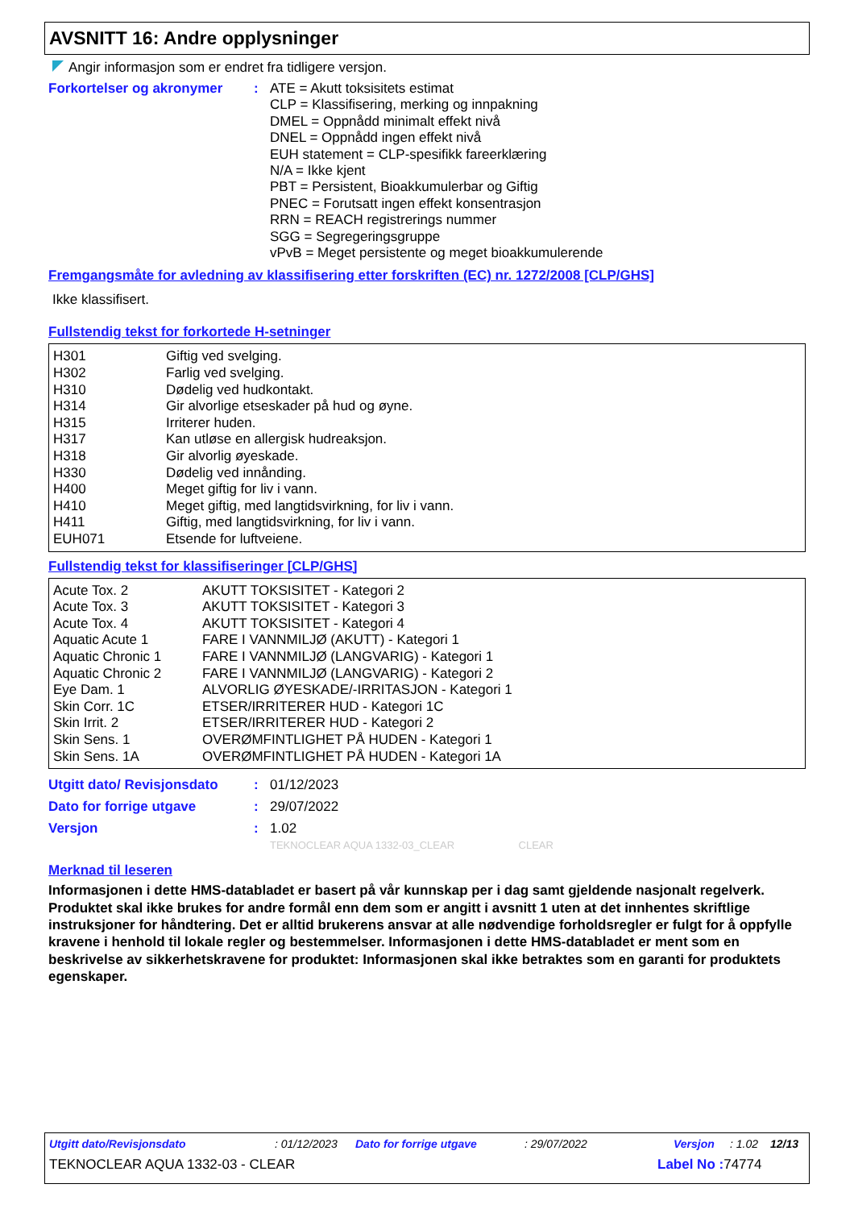AVSNITT 16: Andre opplysninger
Angir informasjon som er endret fra tidligere versjon.
Forkortelser og akronymer : ATE = Akutt toksisitets estimat
CLP = Klassifisering, merking og innpakning
DMEL = Oppnådd minimalt effekt nivå
DNEL = Oppnådd ingen effekt nivå
EUH statement = CLP-spesifikk fareerklæring
N/A = Ikke kjent
PBT = Persistent, Bioakkumulerbar og Giftig
PNEC = Forutsatt ingen effekt konsentrasjon
RRN = REACH registrerings nummer
SGG = Segregeringsgruppe
vPvB = Meget persistente og meget bioakkumulerende
Fremgangsmåte for avledning av klassifisering etter forskriften (EC) nr. 1272/2008 [CLP/GHS]
Ikke klassifisert.
Fullstendig tekst for forkortede H-setninger
| H301 | Giftig ved svelging. |
| H302 | Farlig ved svelging. |
| H310 | Dødelig ved hudkontakt. |
| H314 | Gir alvorlige etseskader på hud og øyne. |
| H315 | Irriterer huden. |
| H317 | Kan utløse en allergisk hudreaksjon. |
| H318 | Gir alvorlig øyeskade. |
| H330 | Dødelig ved innånding. |
| H400 | Meget giftig for liv i vann. |
| H410 | Meget giftig, med langtidsvirkning, for liv i vann. |
| H411 | Giftig, med langtidsvirkning, for liv i vann. |
| EUH071 | Etsende for luftveiene. |
Fullstendig tekst for klassifiseringer [CLP/GHS]
| Acute Tox. 2 | AKUTT TOKSISITET - Kategori 2 |
| Acute Tox. 3 | AKUTT TOKSISITET - Kategori 3 |
| Acute Tox. 4 | AKUTT TOKSISITET - Kategori 4 |
| Aquatic Acute 1 | FARE I VANNMILJØ (AKUTT) - Kategori 1 |
| Aquatic Chronic 1 | FARE I VANNMILJØ (LANGVARIG) - Kategori 1 |
| Aquatic Chronic 2 | FARE I VANNMILJØ (LANGVARIG) - Kategori 2 |
| Eye Dam. 1 | ALVORLIG ØYESKADE/-IRRITASJON - Kategori 1 |
| Skin Corr. 1C | ETSER/IRRITERER HUD - Kategori 1C |
| Skin Irrit. 2 | ETSER/IRRITERER HUD - Kategori 2 |
| Skin Sens. 1 | OVERØMFINTLIGHET PÅ HUDEN - Kategori 1 |
| Skin Sens. 1A | OVERØMFINTLIGHET PÅ HUDEN - Kategori 1A |
Utgitt dato/ Revisjonsdato
: 01/12/2023
Dato for forrige utgave : 29/07/2022
Versjon : 1.02
TEKNOCLEAR AQUA 1332-03_CLEAR CLEAR
Merknad til leseren
Informasjonen i dette HMS-databladet er basert på vår kunnskap per i dag samt gjeldende nasjonalt regelverk. Produktet skal ikke brukes for andre formål enn dem som er angitt i avsnitt 1 uten at det innhentes skriftlige instruksjoner for håndtering. Det er alltid brukerens ansvar at alle nødvendige forholdsregler er fulgt for å oppfylle kravene i henhold til lokale regler og bestemmelser. Informasjonen i dette HMS-databladet er ment som en beskrivelse av sikkerhetskravene for produktet: Informasjonen skal ikke betraktes som en garanti for produktets egenskaper.
Utgitt dato/Revisjonsdato: 01/12/2023 Dato for forrige utgave: 29/07/2022 Versjon: 1.02 12/13
TEKNOCLEAR AQUA 1332-03 - CLEAR Label No : 74774